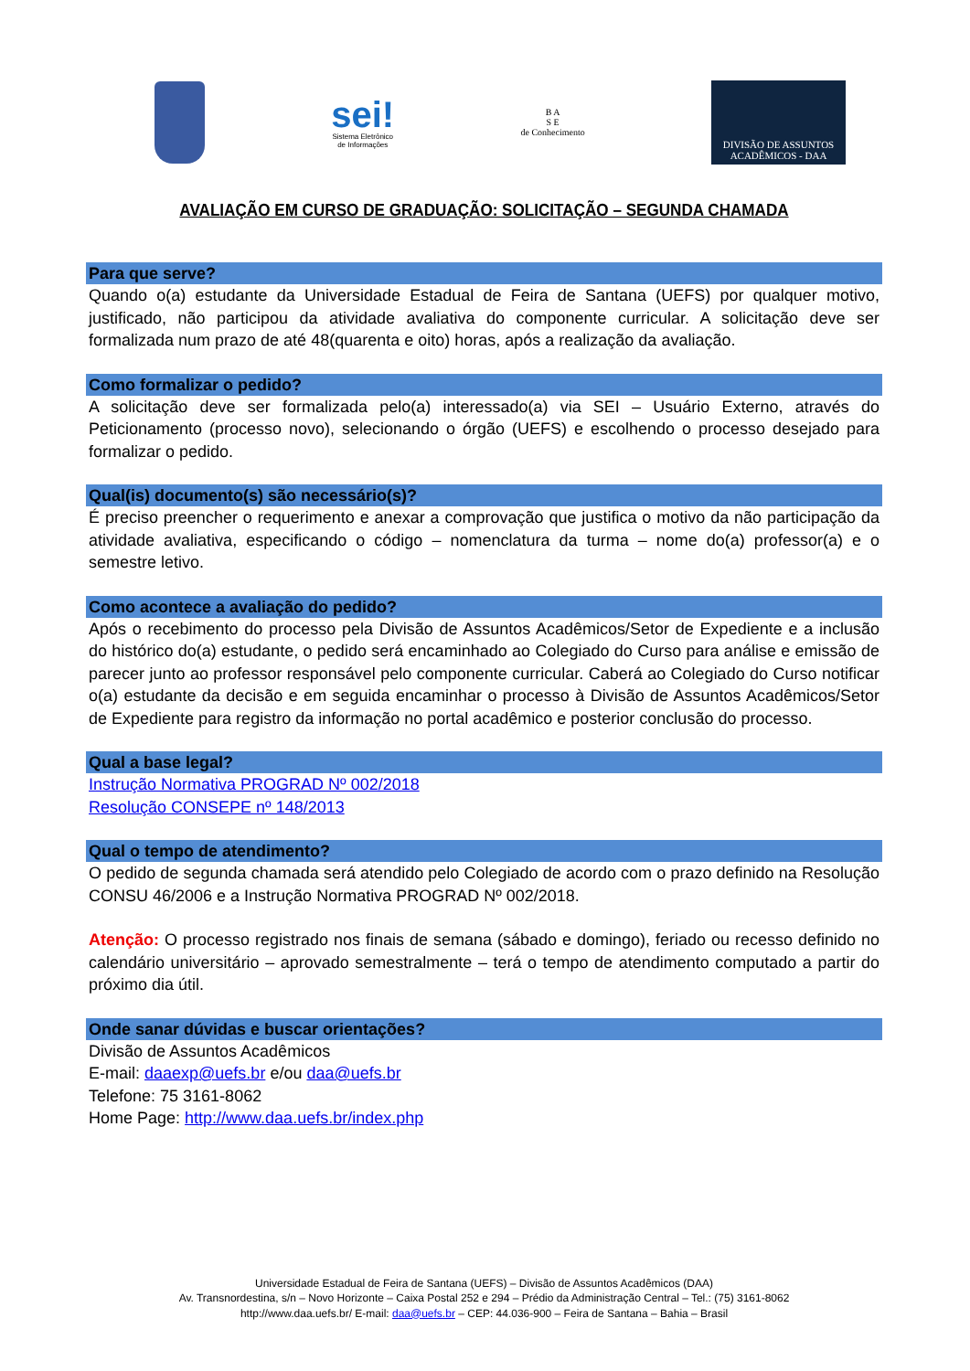sei!
Sistema Eletrônico
de Informações
B A
S E
de Conhecimento
DIVISÃO DE ASSUNTOS
ACADÊMICOS - DAA
AVALIAÇÃO EM CURSO DE GRADUAÇÃO: SOLICITAÇÃO – SEGUNDA CHAMADA
Para que serve?
Quando o(a) estudante da Universidade Estadual de Feira de Santana (UEFS) por qualquer motivo, justificado, não participou da atividade avaliativa do componente curricular. A solicitação deve ser formalizada num prazo de até 48(quarenta e oito) horas, após a realização da avaliação.
Como formalizar o pedido?
A solicitação deve ser formalizada pelo(a) interessado(a) via SEI – Usuário Externo, através do Peticionamento (processo novo), selecionando o órgão (UEFS) e escolhendo o processo desejado para formalizar o pedido.
Qual(is) documento(s) são necessário(s)?
É preciso preencher o requerimento e anexar a comprovação que justifica o motivo da não participação da atividade avaliativa, especificando o código – nomenclatura da turma – nome do(a) professor(a) e o semestre letivo.
Como acontece a avaliação do pedido?
Após o recebimento do processo pela Divisão de Assuntos Acadêmicos/Setor de Expediente e a inclusão do histórico do(a) estudante, o pedido será encaminhado ao Colegiado do Curso para análise e emissão de parecer junto ao professor responsável pelo componente curricular. Caberá ao Colegiado do Curso notificar o(a) estudante da decisão e em seguida encaminhar o processo à Divisão de Assuntos Acadêmicos/Setor de Expediente para registro da informação no portal acadêmico e posterior conclusão do processo.
Qual a base legal?
Instrução Normativa PROGRAD Nº 002/2018
Resolução CONSEPE nº 148/2013
Qual o tempo de atendimento?
O pedido de segunda chamada será atendido pelo Colegiado de acordo com o prazo definido na Resolução CONSU 46/2006 e a Instrução Normativa PROGRAD Nº 002/2018.
Atenção: O processo registrado nos finais de semana (sábado e domingo), feriado ou recesso definido no calendário universitário – aprovado semestralmente – terá o tempo de atendimento computado a partir do próximo dia útil.
Onde sanar dúvidas e buscar orientações?
Divisão de Assuntos Acadêmicos
E-mail: daaexp@uefs.br e/ou daa@uefs.br
Telefone: 75 3161-8062
Home Page: http://www.daa.uefs.br/index.php
Universidade Estadual de Feira de Santana (UEFS) – Divisão de Assuntos Acadêmicos (DAA)
Av. Transnordestina, s/n – Novo Horizonte – Caixa Postal 252 e 294 – Prédio da Administração Central – Tel.: (75) 3161-8062
http://www.daa.uefs.br/ E-mail: daa@uefs.br – CEP: 44.036-900 – Feira de Santana – Bahia – Brasil